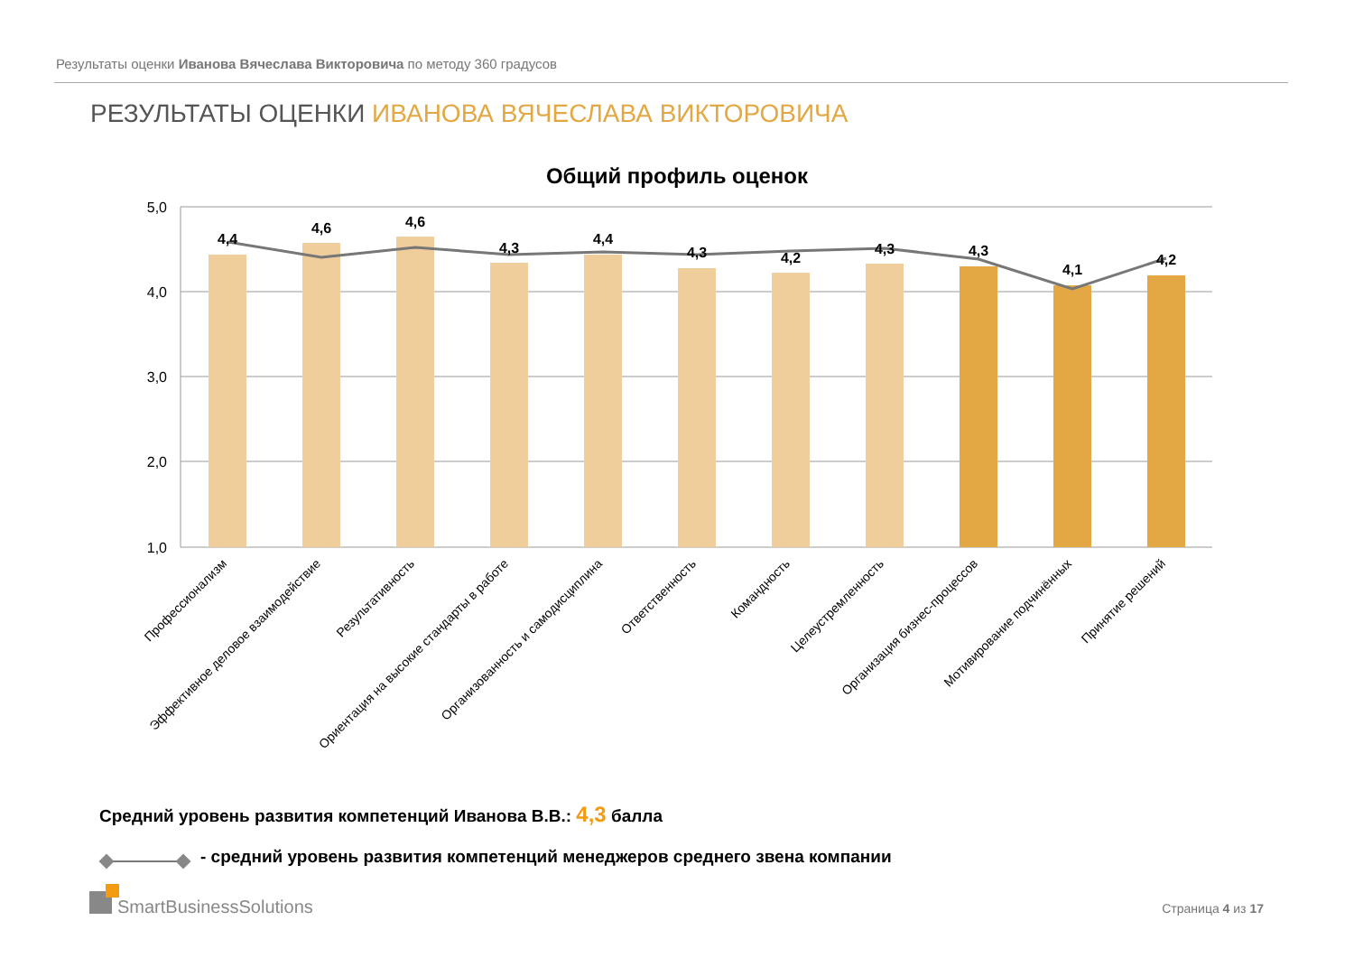Результаты оценки Иванова Вячеслава Викторовича по методу 360 градусов
РЕЗУЛЬТАТЫ ОЦЕНКИ ИВАНОВА ВЯЧЕСЛАВА ВИКТОРОВИЧА
Общий профиль оценок
5,0
4,0
3,0
2,0
1,0
4,4
4,6
4,6
4,3
4,4
4,3
4,2
4,3
4,3
4,1
4,2
Профессионализм
Эффективное деловое взаимодействие
Результативность
Ориентация на высокие стандарты в работе
Организованность и самодисциплина
Ответственность
Командность
Целеустремленность
Организация бизнес-процессов
Мотивирование подчинённых
Принятие решений
Средний уровень развития компетенций Иванова В.В.: 4,3 балла
- средний уровень развития компетенций менеджеров среднего звена компании
SmartBusinessSolutions Страница 4 из 17